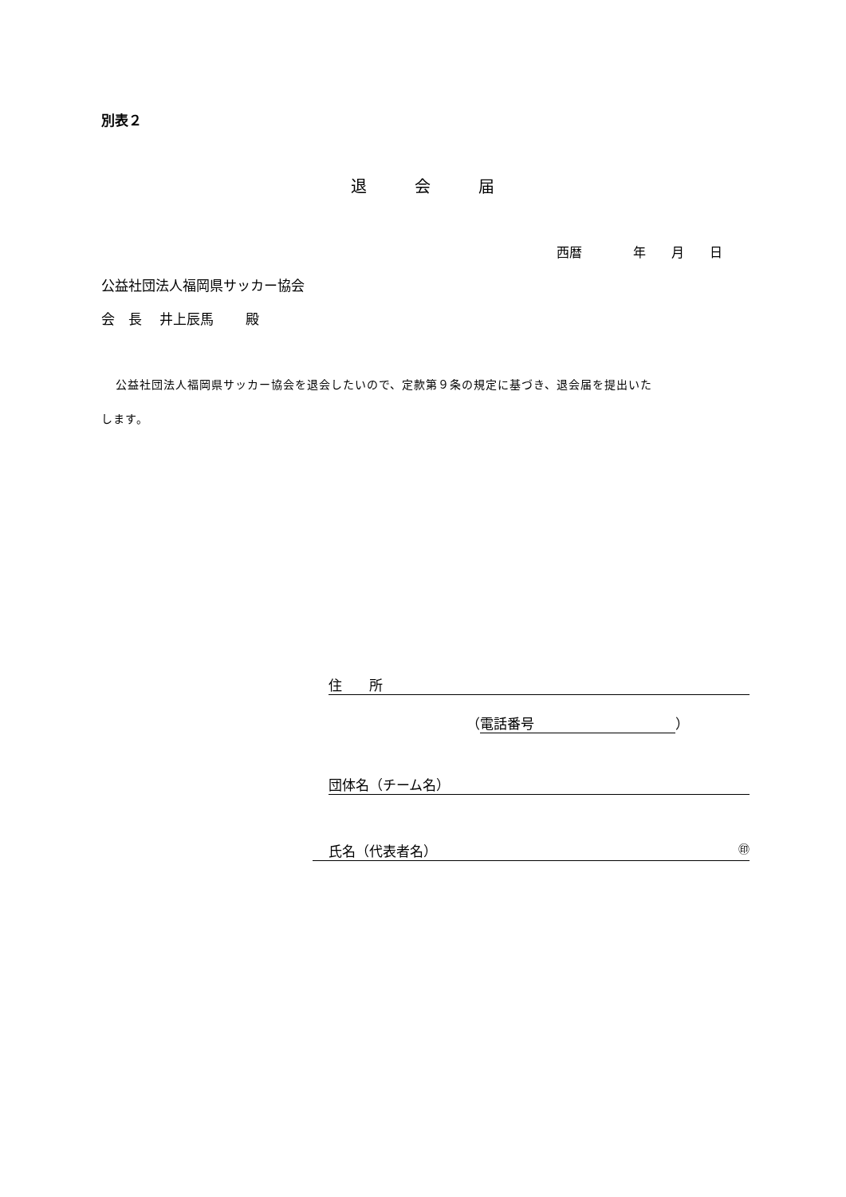別表２
退　　　会　　　届
西暦　　　　年　　月　　日
公益社団法人福岡県サッカー協会
会　長　 井上辰馬　　 殿
公益社団法人福岡県サッカー協会を退会したいので、定款第９条の規定に基づき、退会届を提出いた
します。
住　　所
（ 電話番号 ）
団体名（チーム名）
氏名（代表者名） ㊞